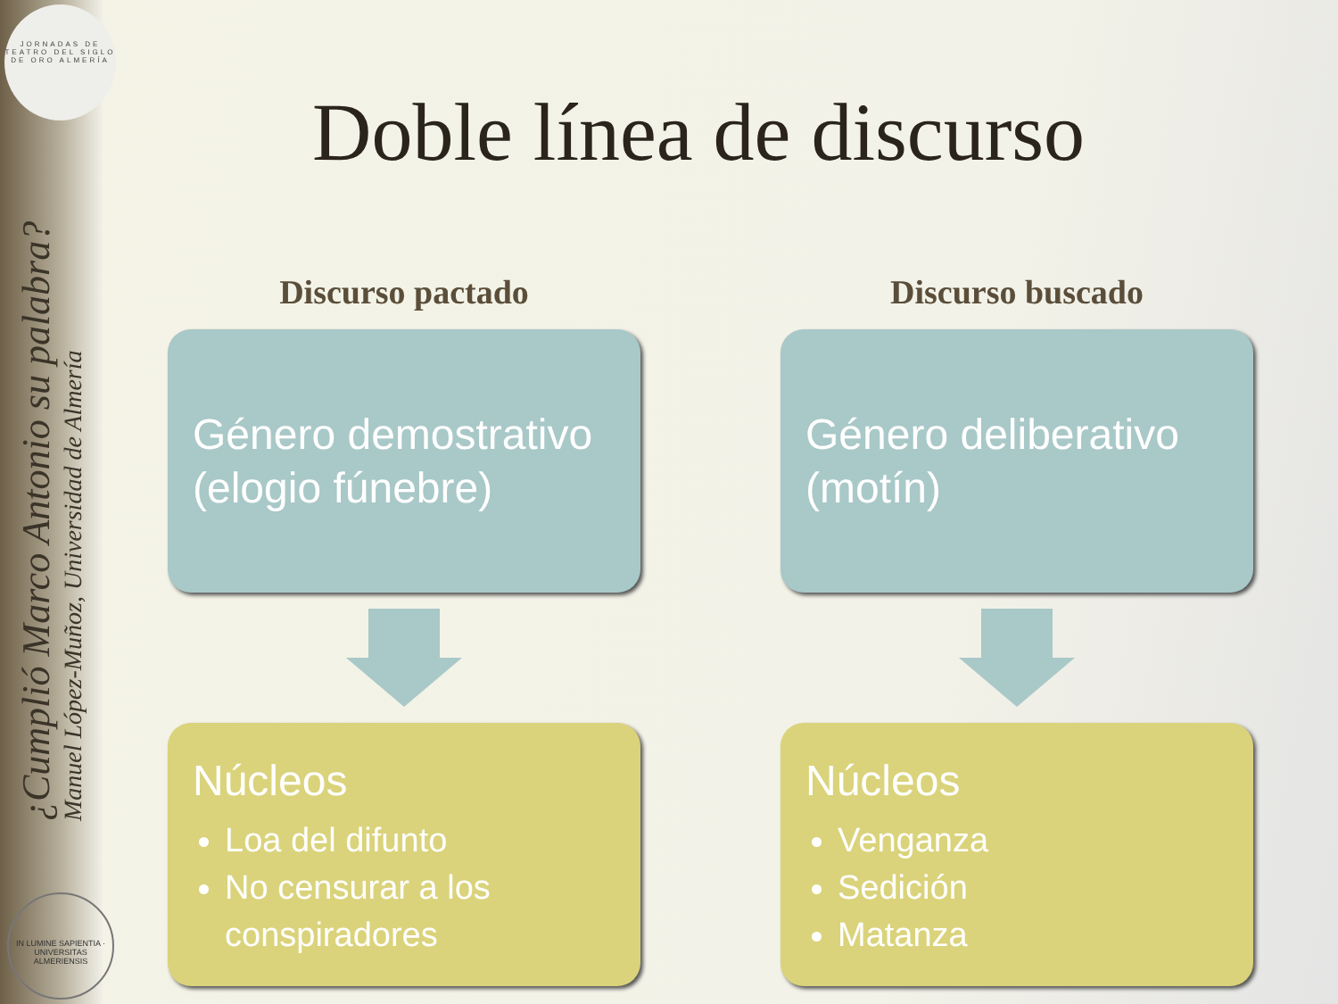JORNADAS DE TEATRO DEL SIGLO DE ORO ALMERÍA
¿Cumplió Marco Antonio su palabra?
Manuel López-Muñoz, Universidad de Almería
IN LUMINE SAPIENTIA · UNIVERSITAS ALMERIENSIS
Doble línea de discurso
Discurso pactado
Género demostrativo (elogio fúnebre)
Núcleos
Loa del difunto
No censurar a los conspiradores
Discurso buscado
Género deliberativo (motín)
Núcleos
Venganza
Sedición
Matanza